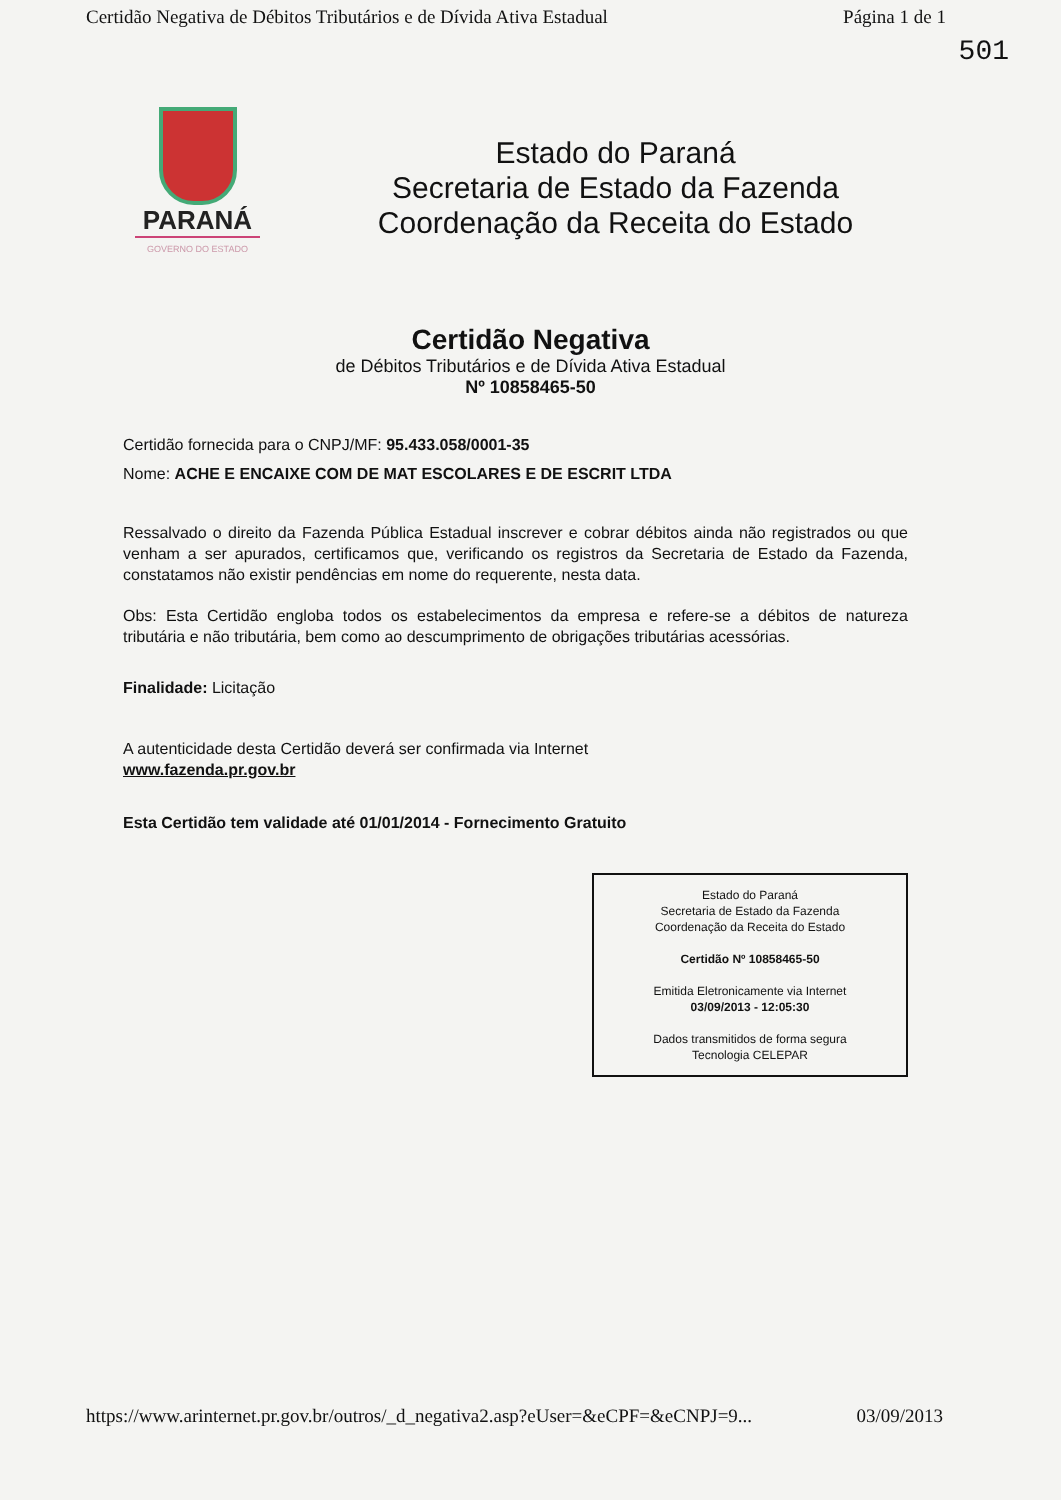Certidão Negativa de Débitos Tributários e de Dívida Ativa Estadual Página 1 de 1
501
PARANÁ
GOVERNO DO ESTADO
Estado do Paraná
Secretaria de Estado da Fazenda
Coordenação da Receita do Estado
Certidão Negativa
de Débitos Tributários e de Dívida Ativa Estadual
Nº 10858465-50
Certidão fornecida para o CNPJ/MF: 95.433.058/0001-35
Nome: ACHE E ENCAIXE COM DE MAT ESCOLARES E DE ESCRIT LTDA
Ressalvado o direito da Fazenda Pública Estadual inscrever e cobrar débitos ainda não registrados ou que venham a ser apurados, certificamos que, verificando os registros da Secretaria de Estado da Fazenda, constatamos não existir pendências em nome do requerente, nesta data.
Obs: Esta Certidão engloba todos os estabelecimentos da empresa e refere-se a débitos de natureza tributária e não tributária, bem como ao descumprimento de obrigações tributárias acessórias.
Finalidade: Licitação
A autenticidade desta Certidão deverá ser confirmada via Internet
www.fazenda.pr.gov.br
Esta Certidão tem validade até 01/01/2014 - Fornecimento Gratuito
Estado do Paraná
Secretaria de Estado da Fazenda
Coordenação da Receita do Estado
Certidão Nº 10858465-50
Emitida Eletronicamente via Internet
03/09/2013 - 12:05:30
Dados transmitidos de forma segura
Tecnologia CELEPAR
https://www.arinternet.pr.gov.br/outros/_d_negativa2.asp?eUser=&eCPF=&eCNPJ=9... 03/09/2013